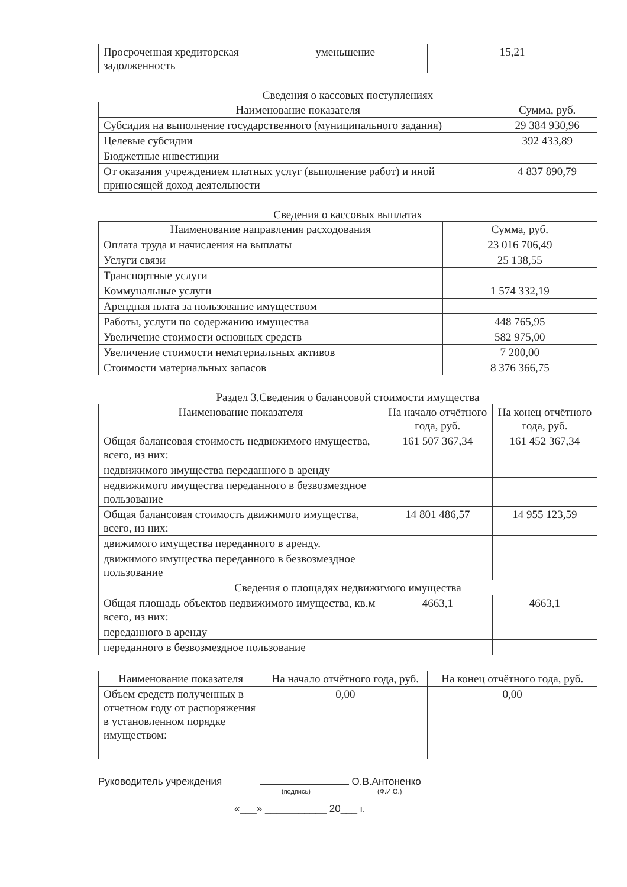| Просроченная кредиторская задолженность | уменьшение | 15,21 |
Сведения о кассовых поступлениях
| Наименование показателя | Сумма, руб. |
| --- | --- |
| Субсидия на выполнение государственного (муниципального задания) | 29 384 930,96 |
| Целевые субсидии | 392 433,89 |
| Бюджетные инвестиции | |
| От оказания учреждением платных услуг (выполнение работ) и иной приносящей доход деятельности | 4 837 890,79 |
Сведения о кассовых выплатах
| Наименование направления расходования | Сумма, руб. |
| --- | --- |
| Оплата труда и начисления на выплаты | 23 016 706,49 |
| Услуги связи | 25 138,55 |
| Транспортные услуги | |
| Коммунальные услуги | 1 574 332,19 |
| Арендная плата за пользование имуществом | |
| Работы, услуги по содержанию имущества | 448 765,95 |
| Увеличение стоимости основных средств | 582 975,00 |
| Увеличение стоимости нематериальных активов | 7 200,00 |
| Стоимости материальных запасов | 8 376 366,75 |
Раздел 3.Сведения о балансовой стоимости имущества
| Наименование показателя | На начало отчётного года, руб. | На конец отчётного года, руб. |
| --- | --- | --- |
| Общая балансовая стоимость недвижимого имущества, всего, из них: | 161 507 367,34 | 161 452 367,34 |
| недвижимого имущества переданного в аренду | | |
| недвижимого имущества переданного в безвозмездное пользование | | |
| Общая балансовая стоимость движимого имущества, всего, из них: | 14 801 486,57 | 14 955 123,59 |
| движимого имущества переданного в аренду. | | |
| движимого имущества переданного в безвозмездное пользование | | |
| Сведения о площадях недвижимого имущества | | |
| Общая площадь объектов недвижимого имущества, кв.м всего, из них: | 4663,1 | 4663,1 |
| переданного в аренду | | |
| переданного в безвозмездное пользование | | |
| Наименование показателя | На начало отчётного года, руб. | На конец отчётного года, руб. |
| --- | --- | --- |
| Объем средств полученных в отчетном году от распоряжения в установленном порядке имуществом: | 0,00 | 0,00 |
Руководитель учреждения О.В.Антоненко
(подпись) (Ф.И.О.)
«___» ___________ 20___ г.